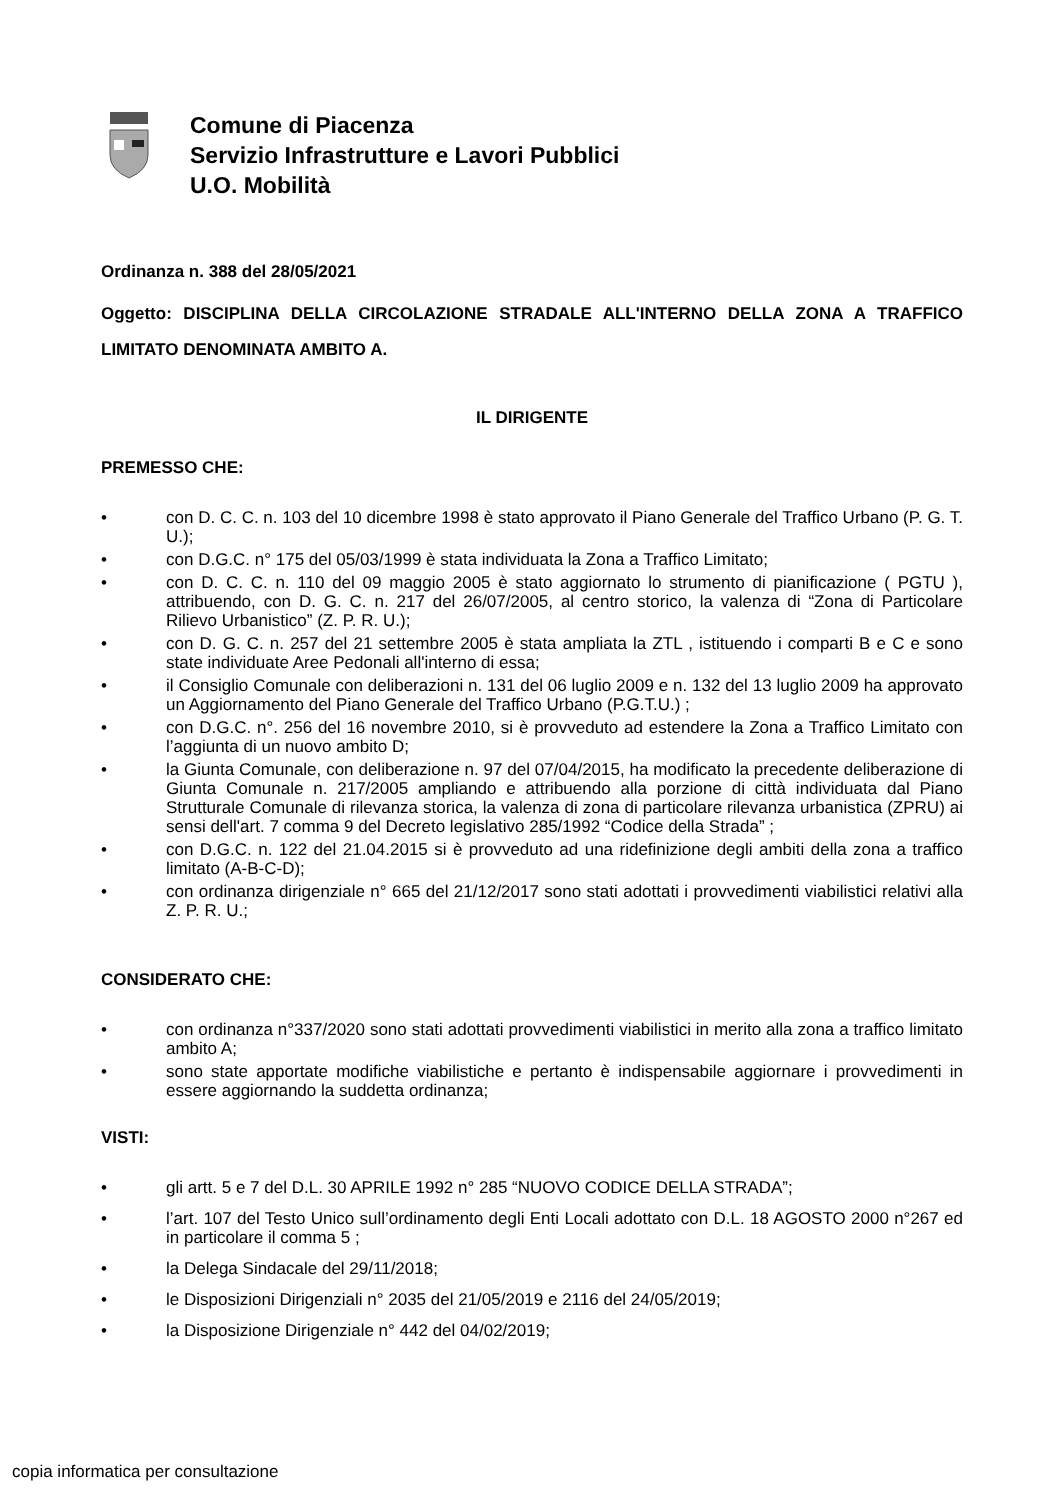Comune di Piacenza
Servizio Infrastrutture e Lavori Pubblici
U.O. Mobilità
Ordinanza n. 388 del 28/05/2021
Oggetto: DISCIPLINA DELLA CIRCOLAZIONE STRADALE ALL'INTERNO DELLA ZONA A TRAFFICO LIMITATO DENOMINATA AMBITO A.
IL DIRIGENTE
PREMESSO CHE:
• con D. C. C. n. 103 del 10 dicembre 1998 è stato approvato il Piano Generale del Traffico Urbano (P. G. T. U.);
• con D.G.C. n° 175 del 05/03/1999 è stata individuata la Zona a Traffico Limitato;
• con D. C. C. n. 110 del 09 maggio 2005 è stato aggiornato lo strumento di pianificazione ( PGTU ), attribuendo, con D. G. C. n. 217 del 26/07/2005, al centro storico, la valenza di “Zona di Particolare Rilievo Urbanistico” (Z. P. R. U.);
• con D. G. C. n. 257 del 21 settembre 2005 è stata ampliata la ZTL , istituendo i comparti B e C e sono state individuate Aree Pedonali all'interno di essa;
• il Consiglio Comunale con deliberazioni n. 131 del 06 luglio 2009 e n. 132 del 13 luglio 2009 ha approvato un Aggiornamento del Piano Generale del Traffico Urbano (P.G.T.U.) ;
• con D.G.C. n°. 256 del 16 novembre 2010, si è provveduto ad estendere la Zona a Traffico Limitato con l’aggiunta di un nuovo ambito D;
• la Giunta Comunale, con deliberazione n. 97 del 07/04/2015, ha modificato la precedente deliberazione di Giunta Comunale n. 217/2005 ampliando e attribuendo alla porzione di città individuata dal Piano Strutturale Comunale di rilevanza storica, la valenza di zona di particolare rilevanza urbanistica (ZPRU) ai sensi dell'art. 7 comma 9 del Decreto legislativo 285/1992 “Codice della Strada” ;
• con D.G.C. n. 122 del 21.04.2015 si è provveduto ad una ridefinizione degli ambiti della zona a traffico limitato (A-B-C-D);
• con ordinanza dirigenziale n° 665 del 21/12/2017 sono stati adottati i provvedimenti viabilistici relativi alla Z. P. R. U.;
CONSIDERATO CHE:
• con ordinanza n°337/2020 sono stati adottati provvedimenti viabilistici in merito alla zona a traffico limitato ambito A;
• sono state apportate modifiche viabilistiche e pertanto è indispensabile aggiornare i provvedimenti in essere aggiornando la suddetta ordinanza;
VISTI:
• gli artt. 5 e 7 del D.L. 30 APRILE 1992 n° 285 “NUOVO CODICE DELLA STRADA”;
• l’art. 107 del Testo Unico sull’ordinamento degli Enti Locali adottato con D.L. 18 AGOSTO 2000 n°267 ed in particolare il comma 5 ;
• la Delega Sindacale del 29/11/2018;
• le Disposizioni Dirigenziali n° 2035 del 21/05/2019 e 2116 del 24/05/2019;
• la Disposizione Dirigenziale n° 442 del 04/02/2019;
copia informatica per consultazione